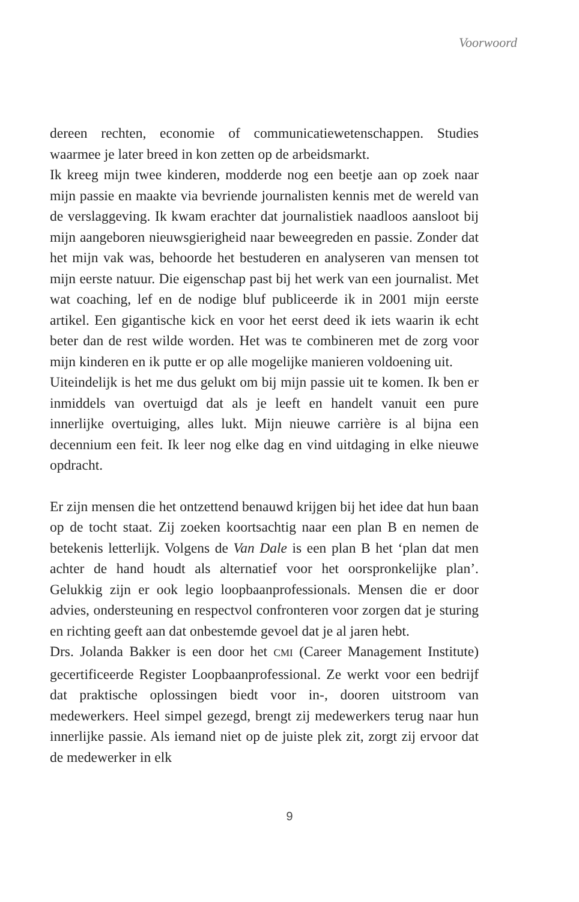Voorwoord
dereen rechten, economie of communicatiewetenschappen. Studies waarmee je later breed in kon zetten op de arbeidsmarkt.
Ik kreeg mijn twee kinderen, modderde nog een beetje aan op zoek naar mijn passie en maakte via bevriende journalisten kennis met de wereld van de verslaggeving. Ik kwam erachter dat journalistiek naadloos aansloot bij mijn aangeboren nieuwsgierigheid naar beweegreden en passie. Zonder dat het mijn vak was, behoorde het bestuderen en analyseren van mensen tot mijn eerste natuur. Die eigenschap past bij het werk van een journalist. Met wat coaching, lef en de nodige bluf publiceerde ik in 2001 mijn eerste artikel. Een gigantische kick en voor het eerst deed ik iets waarin ik echt beter dan de rest wilde worden. Het was te combineren met de zorg voor mijn kinderen en ik putte er op alle mogelijke manieren voldoening uit.
Uiteindelijk is het me dus gelukt om bij mijn passie uit te komen. Ik ben er inmiddels van overtuigd dat als je leeft en handelt vanuit een pure innerlijke overtuiging, alles lukt. Mijn nieuwe carrière is al bijna een decennium een feit. Ik leer nog elke dag en vind uitdaging in elke nieuwe opdracht.
Er zijn mensen die het ontzettend benauwd krijgen bij het idee dat hun baan op de tocht staat. Zij zoeken koortsachtig naar een plan B en nemen de betekenis letterlijk. Volgens de Van Dale is een plan B het ‘plan dat men achter de hand houdt als alternatief voor het oorspronkelijke plan’. Gelukkig zijn er ook legio loopbaanprofessionals. Mensen die er door advies, ondersteuning en respectvol confronteren voor zorgen dat je sturing en richting geeft aan dat onbestemde gevoel dat je al jaren hebt.
Drs. Jolanda Bakker is een door het CMI (Career Management Institute) gecertificeerde Register Loopbaanprofessional. Ze werkt voor een bedrijf dat praktische oplossingen biedt voor in-, dooren uitstroom van medewerkers. Heel simpel gezegd, brengt zij medewerkers terug naar hun innerlijke passie. Als iemand niet op de juiste plek zit, zorgt zij ervoor dat de medewerker in elk
9